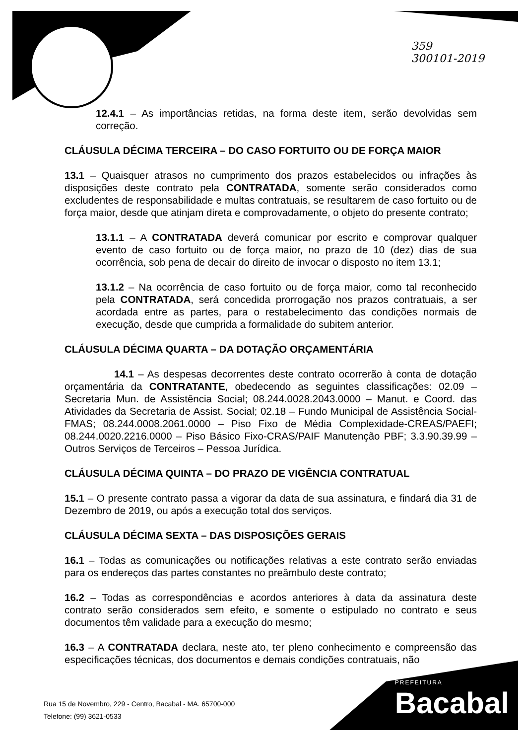359
300101-2019
12.4.1 – As importâncias retidas, na forma deste item, serão devolvidas sem correção.
CLÁUSULA DÉCIMA TERCEIRA – DO CASO FORTUITO OU DE FORÇA MAIOR
13.1 – Quaisquer atrasos no cumprimento dos prazos estabelecidos ou infrações às disposições deste contrato pela CONTRATADA, somente serão considerados como excludentes de responsabilidade e multas contratuais, se resultarem de caso fortuito ou de força maior, desde que atinjam direta e comprovadamente, o objeto do presente contrato;
13.1.1 – A CONTRATADA deverá comunicar por escrito e comprovar qualquer evento de caso fortuito ou de força maior, no prazo de 10 (dez) dias de sua ocorrência, sob pena de decair do direito de invocar o disposto no item 13.1;
13.1.2 – Na ocorrência de caso fortuito ou de força maior, como tal reconhecido pela CONTRATADA, será concedida prorrogação nos prazos contratuais, a ser acordada entre as partes, para o restabelecimento das condições normais de execução, desde que cumprida a formalidade do subitem anterior.
CLÁUSULA DÉCIMA QUARTA – DA DOTAÇÃO ORÇAMENTÁRIA
14.1 – As despesas decorrentes deste contrato ocorrerão à conta de dotação orçamentária da CONTRATANTE, obedecendo as seguintes classificações: 02.09 – Secretaria Mun. de Assistência Social; 08.244.0028.2043.0000 – Manut. e Coord. das Atividades da Secretaria de Assist. Social; 02.18 – Fundo Municipal de Assistência Social-FMAS; 08.244.0008.2061.0000 – Piso Fixo de Média Complexidade-CREAS/PAEFI; 08.244.0020.2216.0000 – Piso Básico Fixo-CRAS/PAIF Manutenção PBF; 3.3.90.39.99 – Outros Serviços de Terceiros – Pessoa Jurídica.
CLÁUSULA DÉCIMA QUINTA – DO PRAZO DE VIGÊNCIA CONTRATUAL
15.1 – O presente contrato passa a vigorar da data de sua assinatura, e findará dia 31 de Dezembro de 2019, ou após a execução total dos serviços.
CLÁUSULA DÉCIMA SEXTA – DAS DISPOSIÇÕES GERAIS
16.1 – Todas as comunicações ou notificações relativas a este contrato serão enviadas para os endereços das partes constantes no preâmbulo deste contrato;
16.2 – Todas as correspondências e acordos anteriores à data da assinatura deste contrato serão considerados sem efeito, e somente o estipulado no contrato e seus documentos têm validade para a execução do mesmo;
16.3 – A CONTRATADA declara, neste ato, ter pleno conhecimento e compreensão das especificações técnicas, dos documentos e demais condições contratuais, não
Rua 15 de Novembro, 229 - Centro, Bacabal - MA. 65700-000
Telefone: (99) 3621-0533
PREFEITURA
Bacabal